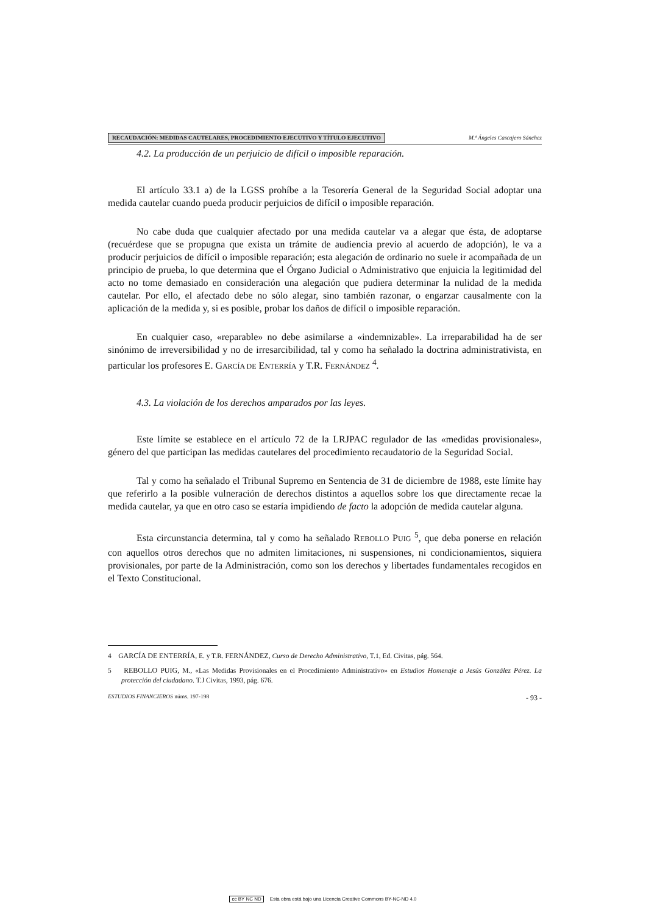RECAUDACIÓN: MEDIDAS CAUTELARES, PROCEDIMIENTO EJECUTIVO Y TÍTULO EJECUTIVO M.ª Ángeles Cascajero Sánchez
4.2. La producción de un perjuicio de difícil o imposible reparación.
El artículo 33.1 a) de la LGSS prohíbe a la Tesorería General de la Seguridad Social adoptar una medida cautelar cuando pueda producir perjuicios de difícil o imposible reparación.
No cabe duda que cualquier afectado por una medida cautelar va a alegar que ésta, de adoptarse (recuérdese que se propugna que exista un trámite de audiencia previo al acuerdo de adopción), le va a producir perjuicios de difícil o imposible reparación; esta alegación de ordinario no suele ir acompañada de un principio de prueba, lo que determina que el Órgano Judicial o Administrativo que enjuicia la legitimidad del acto no tome demasiado en consideración una alegación que pudiera determinar la nulidad de la medida cautelar. Por ello, el afectado debe no sólo alegar, sino también razonar, o engarzar causalmente con la aplicación de la medida y, si es posible, probar los daños de difícil o imposible reparación.
En cualquier caso, «reparable» no debe asimilarse a «indemnizable». La irreparabilidad ha de ser sinónimo de irreversibilidad y no de irresarcibilidad, tal y como ha señalado la doctrina administrativista, en particular los profesores E. GARCÍA DE ENTERRÍA y T.R. FERNÁNDEZ <sup>4</sup>.
4.3. La violación de los derechos amparados por las leyes.
Este límite se establece en el artículo 72 de la LRJPAC regulador de las «medidas provisionales», género del que participan las medidas cautelares del procedimiento recaudatorio de la Seguridad Social.
Tal y como ha señalado el Tribunal Supremo en Sentencia de 31 de diciembre de 1988, este límite hay que referirlo a la posible vulneración de derechos distintos a aquellos sobre los que directamente recae la medida cautelar, ya que en otro caso se estaría impidiendo de facto la adopción de medida cautelar alguna.
Esta circunstancia determina, tal y como ha señalado REBOLLO PUIG <sup>5</sup>, que deba ponerse en relación con aquellos otros derechos que no admiten limitaciones, ni suspensiones, ni condicionamientos, siquiera provisionales, por parte de la Administración, como son los derechos y libertades fundamentales recogidos en el Texto Constitucional.
4 GARCÍA DE ENTERRÍA, E. y T.R. FERNÁNDEZ, Curso de Derecho Administrativo, T.1, Ed. Civitas, pág. 564.
5 REBOLLO PUIG, M., «Las Medidas Provisionales en el Procedimiento Administrativo» en Estudios Homenaje a Jesús González Pérez. La protección del ciudadano. T.J Civitas, 1993, pág. 676.
ESTUDIOS FINANCIEROS núms. 197-198 - 93 -
cc BY NC ND Esta obra está bajo una Licencia Creative Commons BY-NC-ND 4.0